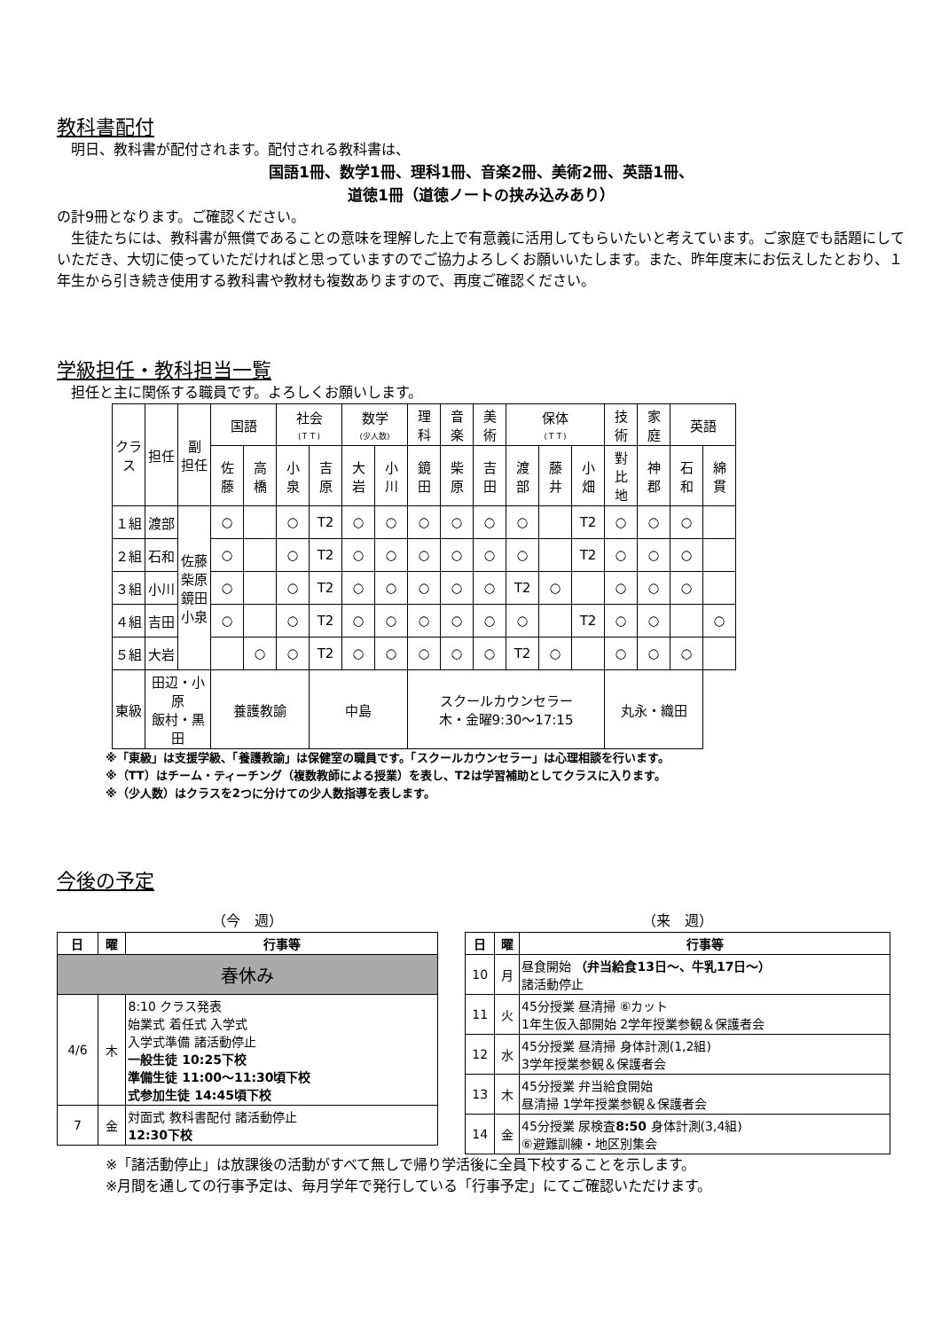教科書配付
　明日、教科書が配付されます。配付される教科書は、
国語1冊、数学1冊、理科1冊、音楽2冊、美術2冊、英語1冊、
道徳1冊（道徳ノートの挟み込みあり）
の計9冊となります。ご確認ください。
　生徒たちには、教科書が無償であることの意味を理解した上で有意義に活用してもらいたいと考えています。ご家庭でも話題にしていただき、大切に使っていただければと思っていますのでご協力よろしくお願いいたします。また、昨年度末にお伝えしたとおり、１年生から引き続き使用する教科書や教材も複数ありますので、再度ご確認ください。
学級担任・教科担当一覧
　担任と主に関係する職員です。よろしくお願いします。
| クラス | 担任 | 副 担任 | 国語 | | 社会 (ＴＴ) | | 数学 (少人数) | | 理 科 | 音 楽 | 美 術 | 保体 (ＴＴ) | | | 技 術 | 家 庭 | 英語 | |
| --- | --- | --- | --- | --- | --- | --- | --- | --- | --- | --- | --- | --- | --- | --- | --- | --- | --- | --- |
| | | | 佐 藤 | 高 橋 | 小 泉 | 吉 原 | 大 岩 | 小 川 | 鏡 田 | 柴 原 | 吉 田 | 渡 部 | 藤 井 | 小 畑 | 對 比 地 | 神 郡 | 石 和 | 綿 貫 |
| １組 | 渡部 | 佐藤 柴原 鏡田 小泉 | ○ | | ○ | T2 | ○ | ○ | ○ | ○ | ○ | ○ | | T2 | ○ | ○ | ○ | |
| ２組 | 石和 | | ○ | | ○ | T2 | ○ | ○ | ○ | ○ | ○ | ○ | | T2 | ○ | ○ | ○ | |
| ３組 | 小川 | | ○ | | ○ | T2 | ○ | ○ | ○ | ○ | ○ | T2 | ○ | | ○ | ○ | ○ | |
| ４組 | 吉田 | | ○ | | ○ | T2 | ○ | ○ | ○ | ○ | ○ | ○ | | T2 | ○ | ○ | | ○ |
| ５組 | 大岩 | | | ○ | ○ | T2 | ○ | ○ | ○ | ○ | ○ | T2 | ○ | | ○ | ○ | ○ | |
| 東級 | 田辺・小原 飯村・黒田 | | 養護教諭 | | | 中島 | | | スクールカウンセラー 木・金曜9:30～17:15 | | | | | | 丸永・織田 | | | |
※「東級」は支援学級、「養護教諭」は保健室の職員です。「スクールカウンセラー」は心理相談を行います。
※（TT）はチーム・ティーチング（複数教師による授業）を表し、T2は学習補助としてクラスに入ります。
※（少人数）はクラスを2つに分けての少人数指導を表します。
今後の予定
（今　週）
| 日 | 曜 | 行事等 |
| --- | --- | --- |
| 春休み | | |
| 4/6 | 木 | 8:10 クラス発表 始業式 着任式 入学式 入学式準備 諸活動停止 一般生徒 10:25下校 準備生徒 11:00～11:30頃下校 式参加生徒 14:45頃下校 |
| 7 | 金 | 対面式 教科書配付 諸活動停止 12:30下校 |
（来　週）
| 日 | 曜 | 行事等 |
| --- | --- | --- |
| 10 | 月 | 昼食開始 （弁当給食13日～、牛乳17日～） 諸活動停止 |
| 11 | 火 | 45分授業 昼清掃 ⑥カット 1年生仮入部開始 2学年授業参観＆保護者会 |
| 12 | 水 | 45分授業 昼清掃 身体計測(1,2組) 3学年授業参観＆保護者会 |
| 13 | 木 | 45分授業 弁当給食開始 昼清掃 1学年授業参観＆保護者会 |
| 14 | 金 | 45分授業 尿検査 8:50 身体計測(3,4組) ⑥避難訓練・地区別集会 |
※「諸活動停止」は放課後の活動がすべて無しで帰り学活後に全員下校することを示します。
※月間を通しての行事予定は、毎月学年で発行している「行事予定」にてご確認いただけます。